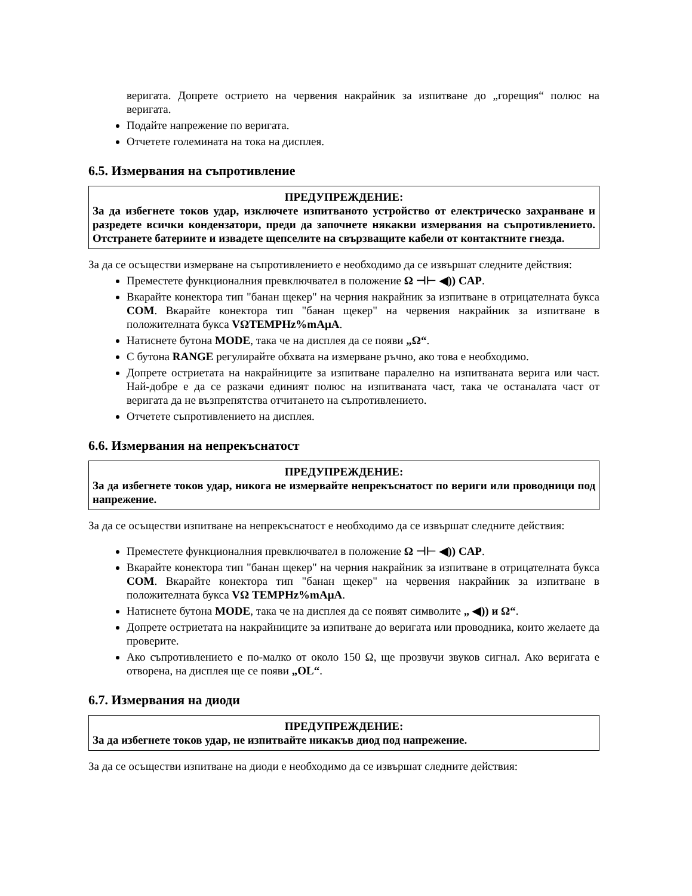веригата. Допрете острието на червения накрайник за изпитване до „горещия“ полюс на веригата.
Подайте напрежение по веригата.
Отчетете големината на тока на дисплея.
6.5. Измервания на съпротивление
ПРЕДУПРЕЖДЕНИЕ:
За да избегнете токов удар, изключете изпитваното устройство от електрическо захранване и разредете всички кондензатори, преди да започнете някакви измервания на съпротивлението. Отстранете батериите и извадете щепселите на свързващите кабели от контактните гнезда.
За да се осъществи измерване на съпротивлението е необходимо да се извършат следните действия:
Преместете функционалния превключвател в положение Ω ⊣⊢ ◀)) CAP.
Вкарайте конектора тип "банан щекер" на черния накрайник за изпитване в отрицателната букса COM. Вкарайте конектора тип "банан щекер" на червения накрайник за изпитване в положителната букса VΩTEMPHz%mAµA.
Натиснете бутона MODE, така че на дисплея да се появи „Ω“.
С бутона RANGE регулирайте обхвата на измерване ръчно, ако това е необходимо.
Допрете остриетата на накрайниците за изпитване паралелно на изпитваната верига или част. Най-добре е да се разкачи единият полюс на изпитваната част, така че останалата част от веригата да не възпрепятства отчитането на съпротивлението.
Отчетете съпротивлението на дисплея.
6.6. Измервания на непрекъснатост
ПРЕДУПРЕЖДЕНИЕ:
За да избегнете токов удар, никога не измервайте непрекъснатост по вериги или проводници под напрежение.
За да се осъществи изпитване на непрекъснатост е необходимо да се извършат следните действия:
Преместете функционалния превключвател в положение Ω ⊣⊢ ◀)) CAP.
Вкарайте конектора тип "банан щекер" на черния накрайник за изпитване в отрицателната букса COM. Вкарайте конектора тип "банан щекер" на червения накрайник за изпитване в положителната букса VΩ TEMPHz%mAµA.
Натиснете бутона MODE, така че на дисплея да се появят символите „ ◀)) и Ω“.
Допрете остриетата на накрайниците за изпитване до веригата или проводника, които желаете да проверите.
Ако съпротивлението е по-малко от около 150 Ω, ще прозвучи звуков сигнал. Ако веригата е отворена, на дисплея ще се появи „OL“.
6.7. Измервания на диоди
ПРЕДУПРЕЖДЕНИЕ:
За да избегнете токов удар, не изпитвайте никакъв диод под напрежение.
За да се осъществи изпитване на диоди е необходимо да се извършат следните действия: